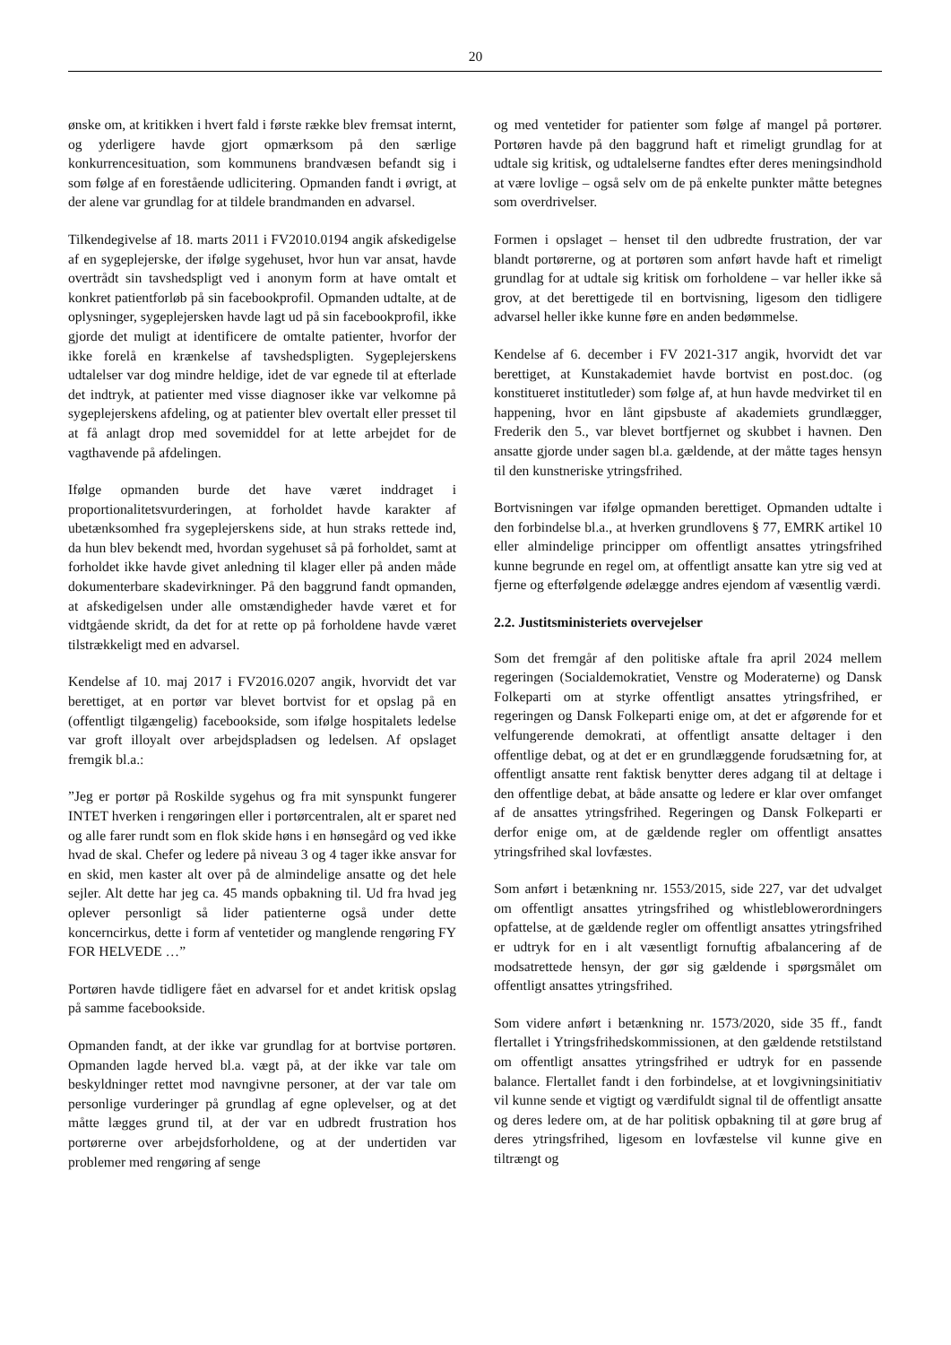20
ønske om, at kritikken i hvert fald i første række blev fremsat internt, og yderligere havde gjort opmærksom på den særlige konkurrencesituation, som kommunens brandvæsen befandt sig i som følge af en forestående udlicitering. Opmanden fandt i øvrigt, at der alene var grundlag for at tildele brandmanden en advarsel.
Tilkendegivelse af 18. marts 2011 i FV2010.0194 angik afskedigelse af en sygeplejerske, der ifølge sygehuset, hvor hun var ansat, havde overtrådt sin tavshedspligt ved i anonym form at have omtalt et konkret patientforløb på sin facebookprofil. Opmanden udtalte, at de oplysninger, sygeplejersken havde lagt ud på sin facebookprofil, ikke gjorde det muligt at identificere de omtalte patienter, hvorfor der ikke forelå en krænkelse af tavshedspligten. Sygeplejerskens udtalelser var dog mindre heldige, idet de var egnede til at efterlade det indtryk, at patienter med visse diagnoser ikke var velkomne på sygeplejerskens afdeling, og at patienter blev overtalt eller presset til at få anlagt drop med sovemiddel for at lette arbejdet for de vagthavende på afdelingen.
Ifølge opmanden burde det have været inddraget i proportionalitetsvurderingen, at forholdet havde karakter af ubetænksomhed fra sygeplejerskens side, at hun straks rettede ind, da hun blev bekendt med, hvordan sygehuset så på forholdet, samt at forholdet ikke havde givet anledning til klager eller på anden måde dokumenterbare skadevirkninger. På den baggrund fandt opmanden, at afskedigelsen under alle omstændigheder havde været et for vidtgående skridt, da det for at rette op på forholdene havde været tilstrækkeligt med en advarsel.
Kendelse af 10. maj 2017 i FV2016.0207 angik, hvorvidt det var berettiget, at en portør var blevet bortvist for et opslag på en (offentligt tilgængelig) facebookside, som ifølge hospitalets ledelse var groft illoyalt over arbejdspladsen og ledelsen. Af opslaget fremgik bl.a.:
”Jeg er portør på Roskilde sygehus og fra mit synspunkt fungerer INTET hverken i rengøringen eller i portørcentralen, alt er sparet ned og alle farer rundt som en flok skide høns i en hønsegård og ved ikke hvad de skal. Chefer og ledere på niveau 3 og 4 tager ikke ansvar for en skid, men kaster alt over på de almindelige ansatte og det hele sejler. Alt dette har jeg ca. 45 mands opbakning til. Ud fra hvad jeg oplever personligt så lider patienterne også under dette koncerncirkus, dette i form af ventetider og manglende rengøring FY FOR HELVEDE …”
Portøren havde tidligere fået en advarsel for et andet kritisk opslag på samme facebookside.
Opmanden fandt, at der ikke var grundlag for at bortvise portøren. Opmanden lagde herved bl.a. vægt på, at der ikke var tale om beskyldninger rettet mod navngivne personer, at der var tale om personlige vurderinger på grundlag af egne oplevelser, og at det måtte lægges grund til, at der var en udbredt frustration hos portørerne over arbejdsforholdene, og at der undertiden var problemer med rengøring af senge
og med ventetider for patienter som følge af mangel på portører. Portøren havde på den baggrund haft et rimeligt grundlag for at udtale sig kritisk, og udtalelserne fandtes efter deres meningsindhold at være lovlige – også selv om de på enkelte punkter måtte betegnes som overdrivelser.
Formen i opslaget – henset til den udbredte frustration, der var blandt portørerne, og at portøren som anført havde haft et rimeligt grundlag for at udtale sig kritisk om forholdene – var heller ikke så grov, at det berettigede til en bortvisning, ligesom den tidligere advarsel heller ikke kunne føre en anden bedømmelse.
Kendelse af 6. december i FV 2021-317 angik, hvorvidt det var berettiget, at Kunstakademiet havde bortvist en post.doc. (og konstitueret institutleder) som følge af, at hun havde medvirket til en happening, hvor en lånt gipsbuste af akademiets grundlægger, Frederik den 5., var blevet bortfjernet og skubbet i havnen. Den ansatte gjorde under sagen bl.a. gældende, at der måtte tages hensyn til den kunstneriske ytringsfrihed.
Bortvisningen var ifølge opmanden berettiget. Opmanden udtalte i den forbindelse bl.a., at hverken grundlovens § 77, EMRK artikel 10 eller almindelige principper om offentligt ansattes ytringsfrihed kunne begrunde en regel om, at offentligt ansatte kan ytre sig ved at fjerne og efterfølgende ødelægge andres ejendom af væsentlig værdi.
2.2. Justitsministeriets overvejelser
Som det fremgår af den politiske aftale fra april 2024 mellem regeringen (Socialdemokratiet, Venstre og Moderaterne) og Dansk Folkeparti om at styrke offentligt ansattes ytringsfrihed, er regeringen og Dansk Folkeparti enige om, at det er afgørende for et velfungerende demokrati, at offentligt ansatte deltager i den offentlige debat, og at det er en grundlæggende forudsætning for, at offentligt ansatte rent faktisk benytter deres adgang til at deltage i den offentlige debat, at både ansatte og ledere er klar over omfanget af de ansattes ytringsfrihed. Regeringen og Dansk Folkeparti er derfor enige om, at de gældende regler om offentligt ansattes ytringsfrihed skal lovfæstes.
Som anført i betænkning nr. 1553/2015, side 227, var det udvalget om offentligt ansattes ytringsfrihed og whistleblowerordningers opfattelse, at de gældende regler om offentligt ansattes ytringsfrihed er udtryk for en i alt væsentligt fornuftig afbalancering af de modsatrettede hensyn, der gør sig gældende i spørgsmålet om offentligt ansattes ytringsfrihed.
Som videre anført i betænkning nr. 1573/2020, side 35 ff., fandt flertallet i Ytringsfrihedskommissionen, at den gældende retstilstand om offentligt ansattes ytringsfrihed er udtryk for en passende balance. Flertallet fandt i den forbindelse, at et lovgivningsinitiativ vil kunne sende et vigtigt og værdifuldt signal til de offentligt ansatte og deres ledere om, at de har politisk opbakning til at gøre brug af deres ytringsfrihed, ligesom en lovfæstelse vil kunne give en tiltrængt og